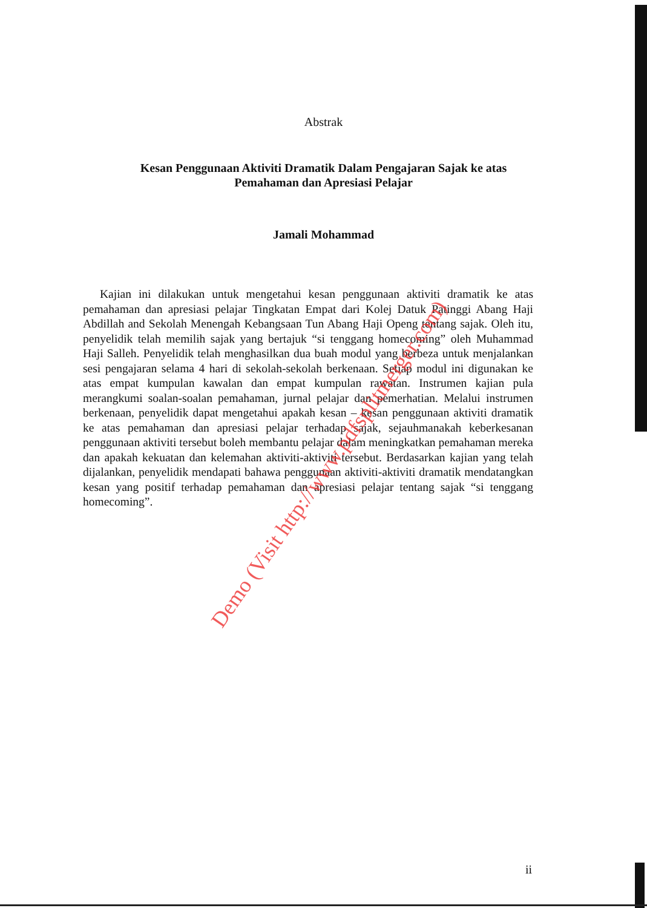Abstrak
Kesan Penggunaan Aktiviti Dramatik Dalam Pengajaran Sajak ke atas
Pemahaman dan Apresiasi Pelajar
Jamali Mohammad
Kajian ini dilakukan untuk mengetahui kesan penggunaan aktiviti dramatik ke atas pemahaman dan apresiasi pelajar Tingkatan Empat dari Kolej Datuk Patinggi Abang Haji Abdillah and Sekolah Menengah Kebangsaan Tun Abang Haji Openg tentang sajak. Oleh itu, penyelidik telah memilih sajak yang bertajuk “si tenggang homecoming” oleh Muhammad Haji Salleh. Penyelidik telah menghasilkan dua buah modul yang berbeza untuk menjalankan sesi pengajaran selama 4 hari di sekolah-sekolah berkenaan. Setiap modul ini digunakan ke atas empat kumpulan kawalan dan empat kumpulan rawatan. Instrumen kajian pula merangkumi soalan-soalan pemahaman, jurnal pelajar dan pemerhatian. Melalui instrumen berkenaan, penyelidik dapat mengetahui apakah kesan – kesan penggunaan aktiviti dramatik ke atas pemahaman dan apresiasi pelajar terhadap sajak, sejauhmanakah keberkesanan penggunaan aktiviti tersebut boleh membantu pelajar dalam meningkatkan pemahaman mereka dan apakah kekuatan dan kelemahan aktiviti-aktiviti tersebut. Berdasarkan kajian yang telah dijalankan, penyelidik mendapati bahawa penggunaan aktiviti-aktiviti dramatik mendatangkan kesan yang positif terhadap pemahaman dan apresiasi pelajar tentang sajak “si tenggang homecoming”.
Demo (Visit http://www.pdfsplitmerger.com)
ii